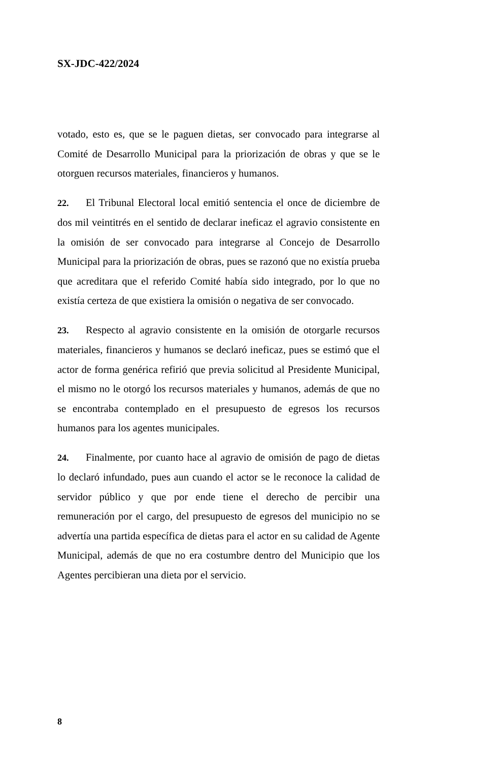SX-JDC-422/2024
votado, esto es, que se le paguen dietas, ser convocado para integrarse al Comité de Desarrollo Municipal para la priorización de obras y que se le otorguen recursos materiales, financieros y humanos.
22. El Tribunal Electoral local emitió sentencia el once de diciembre de dos mil veintitrés en el sentido de declarar ineficaz el agravio consistente en la omisión de ser convocado para integrarse al Concejo de Desarrollo Municipal para la priorización de obras, pues se razonó que no existía prueba que acreditara que el referido Comité había sido integrado, por lo que no existía certeza de que existiera la omisión o negativa de ser convocado.
23. Respecto al agravio consistente en la omisión de otorgarle recursos materiales, financieros y humanos se declaró ineficaz, pues se estimó que el actor de forma genérica refirió que previa solicitud al Presidente Municipal, el mismo no le otorgó los recursos materiales y humanos, además de que no se encontraba contemplado en el presupuesto de egresos los recursos humanos para los agentes municipales.
24. Finalmente, por cuanto hace al agravio de omisión de pago de dietas lo declaró infundado, pues aun cuando el actor se le reconoce la calidad de servidor público y que por ende tiene el derecho de percibir una remuneración por el cargo, del presupuesto de egresos del municipio no se advertía una partida específica de dietas para el actor en su calidad de Agente Municipal, además de que no era costumbre dentro del Municipio que los Agentes percibieran una dieta por el servicio.
8